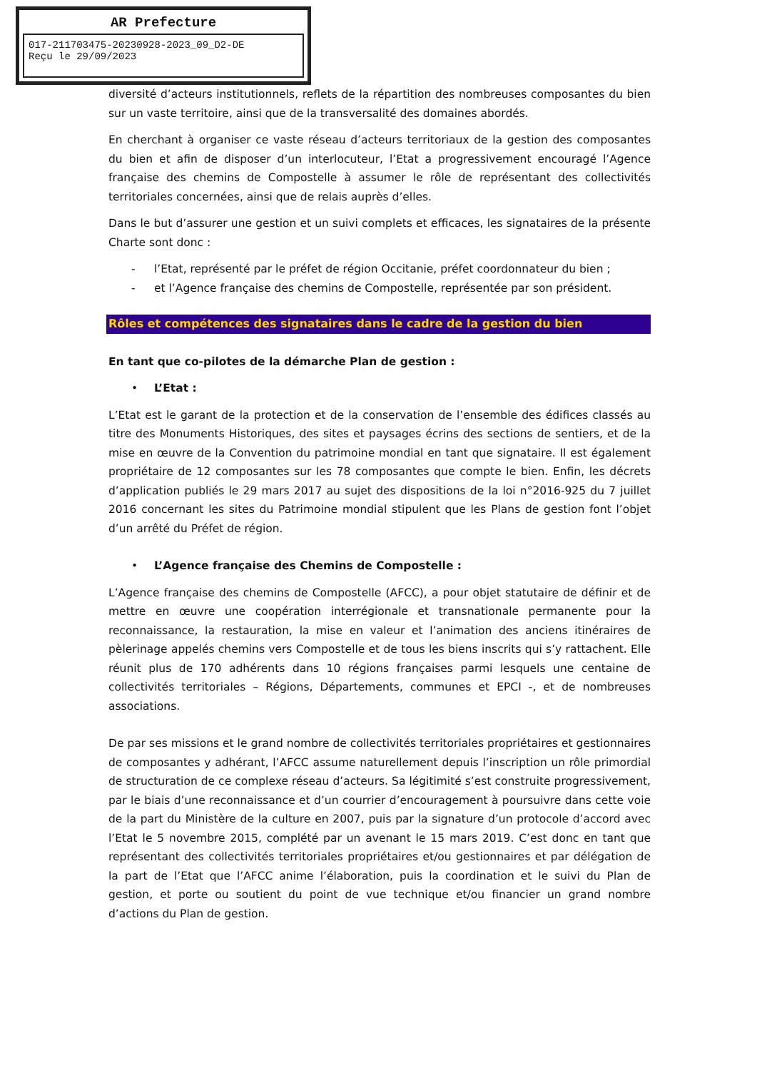AR Prefecture
017-211703475-20230928-2023_09_D2-DE
Reçu le 29/09/2023
diversité d’acteurs institutionnels, reflets de la répartition des nombreuses composantes du bien sur un vaste territoire, ainsi que de la transversalité des domaines abordés.
En cherchant à organiser ce vaste réseau d’acteurs territoriaux de la gestion des composantes du bien et afin de disposer d’un interlocuteur, l’Etat a progressivement encouragé l’Agence française des chemins de Compostelle à assumer le rôle de représentant des collectivités territoriales concernées, ainsi que de relais auprès d’elles.
Dans le but d’assurer une gestion et un suivi complets et efficaces, les signataires de la présente Charte sont donc :
- l’Etat, représenté par le préfet de région Occitanie, préfet coordonnateur du bien ;
- et l’Agence française des chemins de Compostelle, représentée par son président.
Rôles et compétences des signataires dans le cadre de la gestion du bien
En tant que co-pilotes de la démarche Plan de gestion :
• L’Etat :
L’Etat est le garant de la protection et de la conservation de l’ensemble des édifices classés au titre des Monuments Historiques, des sites et paysages écrins des sections de sentiers, et de la mise en œuvre de la Convention du patrimoine mondial en tant que signataire. Il est également propriétaire de 12 composantes sur les 78 composantes que compte le bien. Enfin, les décrets d’application publiés le 29 mars 2017 au sujet des dispositions de la loi n°2016-925 du 7 juillet 2016 concernant les sites du Patrimoine mondial stipulent que les Plans de gestion font l’objet d’un arrêté du Préfet de région.
• L’Agence française des Chemins de Compostelle :
L’Agence française des chemins de Compostelle (AFCC), a pour objet statutaire de définir et de mettre en œuvre une coopération interrégionale et transnationale permanente pour la reconnaissance, la restauration, la mise en valeur et l’animation des anciens itinéraires de pèlerinage appelés chemins vers Compostelle et de tous les biens inscrits qui s’y rattachent. Elle réunit plus de 170 adhérents dans 10 régions françaises parmi lesquels une centaine de collectivités territoriales – Régions, Départements, communes et EPCI -, et de nombreuses associations.
De par ses missions et le grand nombre de collectivités territoriales propriétaires et gestionnaires de composantes y adhérant, l’AFCC assume naturellement depuis l’inscription un rôle primordial de structuration de ce complexe réseau d’acteurs. Sa légitimité s’est construite progressivement, par le biais d’une reconnaissance et d’un courrier d’encouragement à poursuivre dans cette voie de la part du Ministère de la culture en 2007, puis par la signature d’un protocole d’accord avec l’Etat le 5 novembre 2015, complété par un avenant le 15 mars 2019. C’est donc en tant que représentant des collectivités territoriales propriétaires et/ou gestionnaires et par délégation de la part de l’Etat que l’AFCC anime l’élaboration, puis la coordination et le suivi du Plan de gestion, et porte ou soutient du point de vue technique et/ou financier un grand nombre d’actions du Plan de gestion.